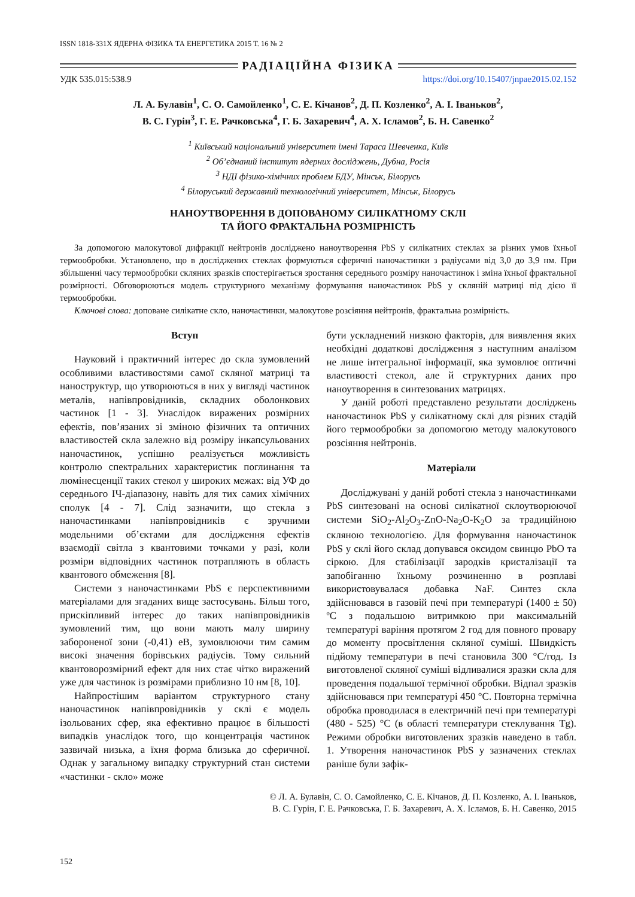ISSN 1818-331X ЯДЕРНА ФІЗИКА ТА ЕНЕРГЕТИКА 2015 Т. 16 № 2
РАДІАЦІЙНА ФІЗИКА
УДК 535.015:538.9 https://doi.org/10.15407/jnpae2015.02.152
Л. А. Булавін<sup>1</sup>, С. О. Самойленко<sup>1</sup>, С. Е. Кічанов<sup>2</sup>, Д. П. Козленко<sup>2</sup>, А. І. Іваньков<sup>2</sup>,
В. С. Гурін<sup>3</sup>, Г. Е. Рачковська<sup>4</sup>, Г. Б. Захаревич<sup>4</sup>, А. Х. Ісламов<sup>2</sup>, Б. Н. Савенко<sup>2</sup>
<sup>1</sup> Київський національний університет імені Тараса Шевченка, Київ
<sup>2</sup> Об’єднаний інститут ядерних досліджень, Дубна, Росія
<sup>3</sup> НДІ фізико-хімічних проблем БДУ, Мінськ, Білорусь
<sup>4</sup> Білоруський державний технологічний університет, Мінськ, Білорусь
НАНОУТВОРЕННЯ В ДОПОВАНОМУ СИЛІКАТНОМУ СКЛІ
ТА ЙОГО ФРАКТАЛЬНА РОЗМІРНІСТЬ
За допомогою малокутової дифракції нейтронів досліджено наноутворення PbS у силікатних стеклах за різних умов їхньої термообробки. Установлено, що в досліджених стеклах формуються сферичні наночастинки з радіусами від 3,0 до 3,9 нм. При збільшенні часу термообробки скляних зразків спостерігається зростання середнього розміру наночастинок і зміна їхньої фрактальної розмірності. Обговорюються модель структурного механізму формування наночастинок PbS у скляній матриці під дією її термообробки.
Ключові слова: доповане силікатне скло, наночастинки, малокутове розсіяння нейтронів, фрактальна розмірність.
Вступ
Науковий і практичний інтерес до скла зумовлений особливими властивостями самої скляної матриці та наноструктур, що утворюються в них у вигляді частинок металів, напівпровідників, складних оболонкових частинок [1 - 3]. Унаслідок виражених розмірних ефектів, пов’язаних зі зміною фізичних та оптичних властивостей скла залежно від розміру інкапсульованих наночастинок, успішно реалізується можливість контролю спектральних характеристик поглинання та люмінесценції таких стекол у широких межах: від УФ до середнього ІЧ-діапазону, навіть для тих самих хімічних сполук [4 - 7]. Слід зазначити, що стекла з наночастинками напівпровідників є зручними модельними об’єктами для дослідження ефектів взаємодії світла з квантовими точками у разі, коли розміри відповідних частинок потрапляють в область квантового обмеження [8].
Системи з наночастинками PbS є перспективними матеріалами для згаданих вище застосувань. Більш того, прискіпливий інтерес до таких напівпровідників зумовлений тим, що вони мають малу ширину забороненої зони (-0,41) еВ, зумовлюючи тим самим високі значення борівських радіусів. Тому сильний квантоворозмірний ефект для них стає чітко виражений уже для частинок із розмірами приблизно 10 нм [8, 10].
Найпростішим варіантом структурного стану наночастинок напівпровідників у склі є модель ізольованих сфер, яка ефективно працює в більшості випадків унаслідок того, що концентрація частинок зазвичай низька, а їхня форма близька до сферичної. Однак у загальному випадку структурний стан системи «частинки - скло» може
бути ускладнений низкою факторів, для виявлення яких необхідні додаткові дослідження з наступним аналізом не лише інтегральної інформації, яка зумовлює оптичні властивості стекол, але й структурних даних про наноутворення в синтезованих матрицях.
У даній роботі представлено результати досліджень наночастинок PbS у силікатному склі для різних стадій його термообробки за допомогою методу малокутового розсіяння нейтронів.
Матеріали
Досліджувані у даній роботі стекла з наночастинками PbS синтезовані на основі силікатної склоутворюючої системи SiO<sub>2</sub>-Al<sub>2</sub>O<sub>3</sub>-ZnO-Na<sub>2</sub>O-K<sub>2</sub>O за традиційною скляною технологією. Для формування наночастинок PbS у склі його склад допувався оксидом свинцю PbO та сіркою. Для стабілізації зародків кристалізації та запобіганню їхньому розчиненню в розплаві використовувалася добавка NaF. Синтез скла здійснювався в газовій печі при температурі (1400 ± 50) ºС з подальшою витримкою при максимальній температурі варіння протягом 2 год для повного провару до моменту просвітлення скляної суміші. Швидкість підйому температури в печі становила 300 °С/год. Із виготовленої скляної суміші відливалися зразки скла для проведення подальшої термічної обробки. Відпал зразків здійснювався при температурі 450 °С. Повторна термічна обробка проводилася в електричній печі при температурі (480 - 525) °С (в області температури стеклування Tg). Режими обробки виготовлених зразків наведено в табл. 1. Утворення наночастинок PbS у зазначених стеклах раніше були зафік-
© Л. А. Булавін, С. О. Самойленко, С. Е. Кічанов, Д. П. Козленко, А. І. Іваньков,
В. С. Гурін, Г. Е. Рачковська, Г. Б. Захаревич, А. Х. Ісламов, Б. Н. Савенко, 2015
152